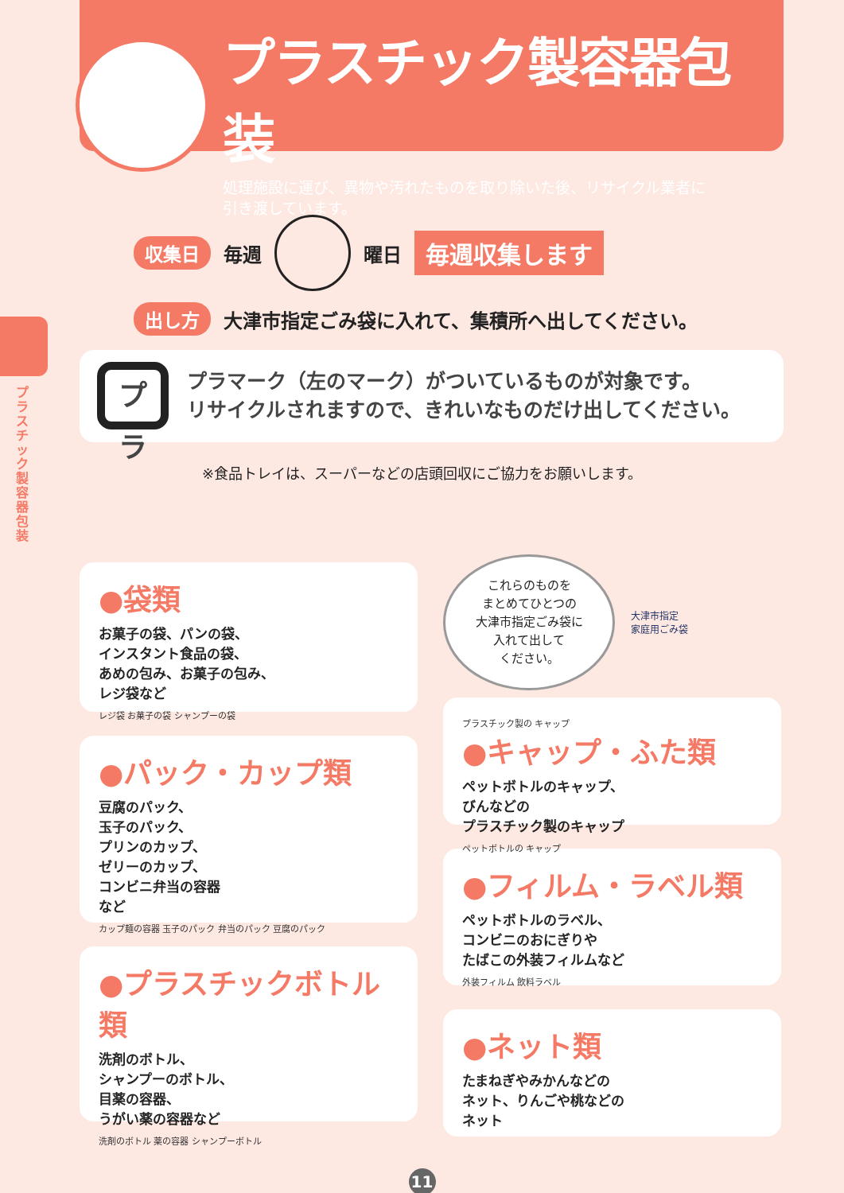プラスチック製容器包装
処理施設に運び、異物や汚れたものを取り除いた後、リサイクル業者に
引き渡しています。
プラスチック製容器包装
収集日 毎週 曜日 毎週収集します
出し方 大津市指定ごみ袋に入れて、集積所へ出してください。
プラ
プラマーク（左のマーク）がついているものが対象です。
リサイクルされますので、きれいなものだけ出してください。
※食品トレイは、スーパーなどの店頭回収にご協力をお願いします。
●袋類
お菓子の袋、パンの袋、
インスタント食品の袋、
あめの包み、お菓子の包み、
レジ袋など
レジ袋 お菓子の袋 シャンプーの袋
●パック・カップ類
豆腐のパック、
玉子のパック、
プリンのカップ、
ゼリーのカップ、
コンビニ弁当の容器
など
カップ麺の容器 玉子のパック 弁当のパック 豆腐のパック
●プラスチックボトル類
洗剤のボトル、
シャンプーのボトル、
目薬の容器、
うがい薬の容器など
洗剤のボトル 薬の容器 シャンプーボトル
これらのものを
まとめてひとつの
大津市指定ごみ袋に
入れて出して
ください。
大津市指定
家庭用ごみ袋
プラスチック製の キャップ
●キャップ・ふた類
ペットボトルのキャップ、
びんなどの
プラスチック製のキャップ
ペットボトルの キャップ
●フィルム・ラベル類
ペットボトルのラベル、
コンビニのおにぎりや
たばこの外装フィルムなど
外装フィルム 飲料ラベル
●ネット類
たまねぎやみかんなどの
ネット、りんごや桃などの
ネット
11